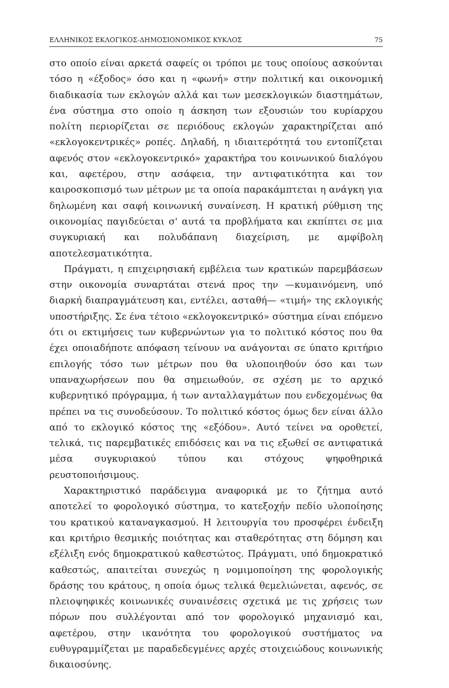ΕΛΛΗΝΙΚΟΣ ΕΚΛΟΓΙΚΟΣ-ΔΗΜΟΣΙΟΝΟΜΙΚΟΣ ΚΥΚΛΟΣ 75
στο οποίο είναι αρκετά σαφείς οι τρόποι με τους οποίους ασκούνται τόσο η «έξοδος» όσο και η «φωνή» στην πολιτική και οικονομική διαδικασία των εκλογών αλλά και των μεσεκλογικών διαστημάτων, ένα σύστημα στο οποίο η άσκηση των εξουσιών του κυρίαρχου πολίτη περιορίζεται σε περιόδους εκλογών χαρακτηρίζεται από «εκλογοκεντρικές» ροπές. Δηλαδή, η ιδιαιτερότητά του εντοπίζεται αφενός στον «εκλογοκεντρικό» χαρακτήρα του κοινωνικού διαλόγου και, αφετέρου, στην ασάφεια, την αντιφατικότητα και τον καιροσκοπισμό των μέτρων με τα οποία παρακάμπτεται η ανάγκη για δηλωμένη και σαφή κοινωνική συναίνεση. Η κρατική ρύθμιση της οικονομίας παγιδεύεται σ' αυτά τα προβλήματα και εκπίπτει σε μια συγκυριακή και πολυδάπανη διαχείριση, με αμφίβολη αποτελεσματικότητα.
Πράγματι, η επιχειρησιακή εμβέλεια των κρατικών παρεμβάσεων στην οικονομία συναρτάται στενά προς την —κυμαινόμενη, υπό διαρκή διαπραγμάτευση και, εντέλει, ασταθή— «τιμή» της εκλογικής υποστήριξης. Σε ένα τέτοιο «εκλογοκεντρικό» σύστημα είναι επόμενο ότι οι εκτιμήσεις των κυβερνώντων για το πολιτικό κόστος που θα έχει οποιαδήποτε απόφαση τείνουν να ανάγονται σε ύπατο κριτήριο επιλογής τόσο των μέτρων που θα υλοποιηθούν όσο και των υπαναχωρήσεων που θα σημειωθούν, σε σχέση με το αρχικό κυβερνητικό πρόγραμμα, ή των ανταλλαγμάτων που ενδεχομένως θα πρέπει να τις συνοδεύσουν. Το πολιτικό κόστος όμως δεν είναι άλλο από το εκλογικό κόστος της «εξόδου». Αυτό τείνει να οροθετεί, τελικά, τις παρεμβατικές επιδόσεις και να τις εξωθεί σε αντιφατικά μέσα συγκυριακού τύπου και στόχους ψηφοθηρικά ρευστοποιήσιμους.
Χαρακτηριστικό παράδειγμα αναφορικά με το ζήτημα αυτό αποτελεί το φορολογικό σύστημα, το κατεξοχήν πεδίο υλοποίησης του κρατικού καταναγκασμού. Η λειτουργία του προσφέρει ένδειξη και κριτήριο θεσμικής ποιότητας και σταθερότητας στη δόμηση και εξέλιξη ενός δημοκρατικού καθεστώτος. Πράγματι, υπό δημοκρατικό καθεστώς, απαιτείται συνεχώς η νομιμοποίηση της φορολογικής δράσης του κράτους, η οποία όμως τελικά θεμελιώνεται, αφενός, σε πλειοψηφικές κοινωνικές συναινέσεις σχετικά με τις χρήσεις των πόρων που συλλέγονται από τον φορολογικό μηχανισμό και, αφετέρου, στην ικανότητα του φορολογικού συστήματος να ευθυγραμμίζεται με παραδεδεγμένες αρχές στοιχειώδους κοινωνικής δικαιοσύνης.